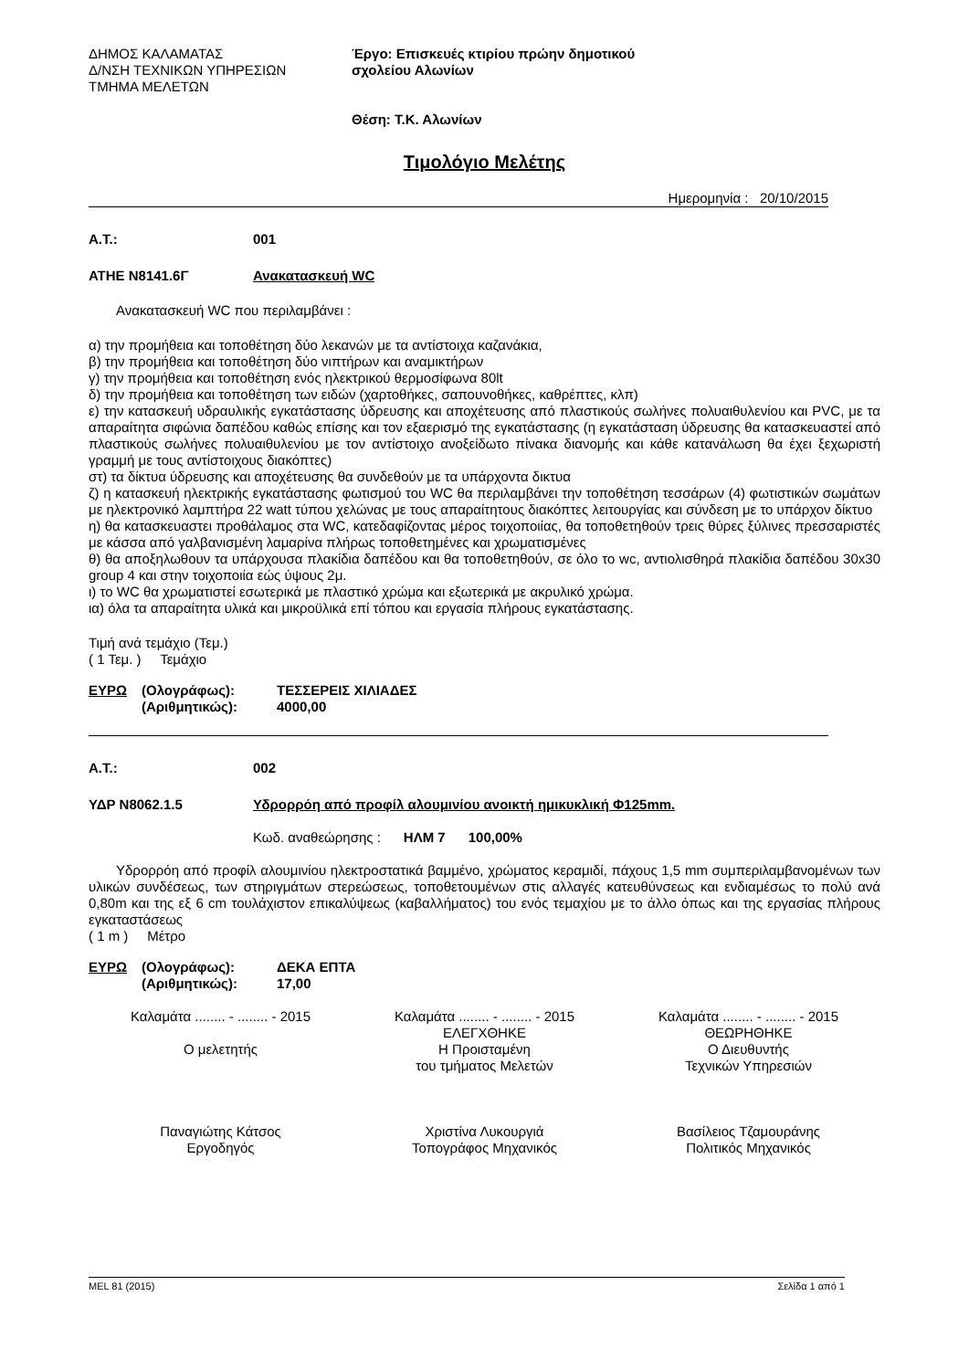ΔΗΜΟΣ ΚΑΛΑΜΑΤΑΣ
Δ/ΝΣΗ ΤΕΧΝΙΚΩΝ ΥΠΗΡΕΣΙΩΝ
ΤΜΗΜΑ ΜΕΛΕΤΩΝ
Έργο: Επισκευές κτιρίου πρώην δημοτικού
σχολείου Αλωνίων
Θέση: Τ.Κ. Αλωνίων
Τιμολόγιο Μελέτης
Ημερομηνία : 20/10/2015
Α.Τ.: 001
ΑΤΗΕ Ν8141.6Γ Ανακατασκευή WC
Ανακατασκευή WC που περιλαμβάνει :
α) την προμήθεια και τοποθέτηση δύο λεκανών με τα αντίστοιχα καζανάκια,
β) την προμήθεια και τοποθέτηση δύο νιπτήρων και αναμικτήρων
γ) την προμήθεια και τοποθέτηση ενός ηλεκτρικού θερμοσίφωνα 80lt
δ) την προμήθεια και τοποθέτηση των ειδών (χαρτοθήκες, σαπουνοθήκες, καθρέπτες, κλπ)
ε) την κατασκευή υδραυλικής εγκατάστασης ύδρευσης και αποχέτευσης από πλαστικούς σωλήνες πολυαιθυλενίου και PVC, με τα απαραίτητα σιφώνια δαπέδου καθώς επίσης και τον εξαερισμό της εγκατάστασης (η εγκατάσταση ύδρευσης θα κατασκευαστεί από πλαστικούς σωλήνες πολυαιθυλενίου με τον αντίστοιχο ανοξείδωτο πίνακα διανομής και κάθε κατανάλωση θα έχει ξεχωριστή γραμμή με τους αντίστοιχους διακόπτες)
στ) τα δίκτυα ύδρευσης και αποχέτευσης θα συνδεθούν με τα υπάρχοντα δικτυα
ζ) η κατασκευή ηλεκτρικής εγκατάστασης φωτισμού του WC θα περιλαμβάνει την τοποθέτηση τεσσάρων (4) φωτιστικών σωμάτων με ηλεκτρονικό λαμπτήρα 22 watt τύπου χελώνας με τους απαραίτητους διακόπτες λειτουργίας και σύνδεση με το υπάρχον δίκτυο
η) θα κατασκευαστει προθάλαμος στα WC, κατεδαφίζοντας μέρος τοιχοποιίας, θα τοποθετηθούν τρεις θύρες ξύλινες πρεσσαριστές με κάσσα από γαλβανισμένη λαμαρίνα πλήρως τοποθετημένες και χρωματισμένες
θ) θα αποξηλωθουν τα υπάρχουσα πλακίδια δαπέδου και θα τοποθετηθούν, σε όλο το wc, αντιολισθηρά πλακίδια δαπέδου 30x30 group 4 και στην τοιχοποιία εώς ύψους 2μ.
ι) το WC θα χρωματιστεί εσωτερικά με πλαστικό χρώμα και εξωτερικά με ακρυλικό χρώμα.
ια) όλα τα απαραίτητα υλικά και μικροϋλικά επί τόπου και εργασία πλήρους εγκατάστασης.
Τιμή ανά τεμάχιο (Τεμ.)
( 1 Τεμ. ) Τεμάχιο
| ΕΥΡΩ | (Ολογράφως): | ΤΕΣΣΕΡΕΙΣ ΧΙΛΙΑΔΕΣ |
| | (Αριθμητικώς): | 4000,00 |
Α.Τ.: 002
ΥΔΡ Ν8062.1.5 Υδρορρόη από προφίλ αλουμινίου ανοικτή ημικυκλική Φ125mm.
Κωδ. αναθεώρησης : ΗΛΜ 7 100,00%
Υδρορρόη από προφίλ αλουμινίου ηλεκτροστατικά βαμμένο, χρώματος κεραμιδί, πάχους 1,5 mm συμπεριλαμβανομένων των υλικών συνδέσεως, των στηριγμάτων στερεώσεως, τοποθετουμένων στις αλλαγές κατευθύνσεως και ενδιαμέσως το πολύ ανά 0,80m και της εξ 6 cm τουλάχιστον επικαλύψεως (καβαλλήματος) του ενός τεμαχίου με το άλλο όπως και της εργασίας πλήρους εγκαταστάσεως
( 1 m ) Μέτρο
| ΕΥΡΩ | (Ολογράφως): | ΔΕΚΑ ΕΠΤΑ |
| | (Αριθμητικώς): | 17,00 |
Καλαμάτα ........ - ........ - 2015
Ο μελετητής
Παναγιώτης Κάτσος
Εργοδηγός
Καλαμάτα ........ - ........ - 2015
ΕΛΕΓΧΘΗΚΕ
Η Προισταμένη
του τμήματος Μελετών
Χριστίνα Λυκουργιά
Τοπογράφος Μηχανικός
Καλαμάτα ........ - ........ - 2015
ΘΕΩΡΗΘΗΚΕ
Ο Διευθυντής
Τεχνικών Υπηρεσιών
Βασίλειος Τζαμουράνης
Πολιτικός Μηχανικός
MEL 81 (2015) Σελίδα 1 από 1